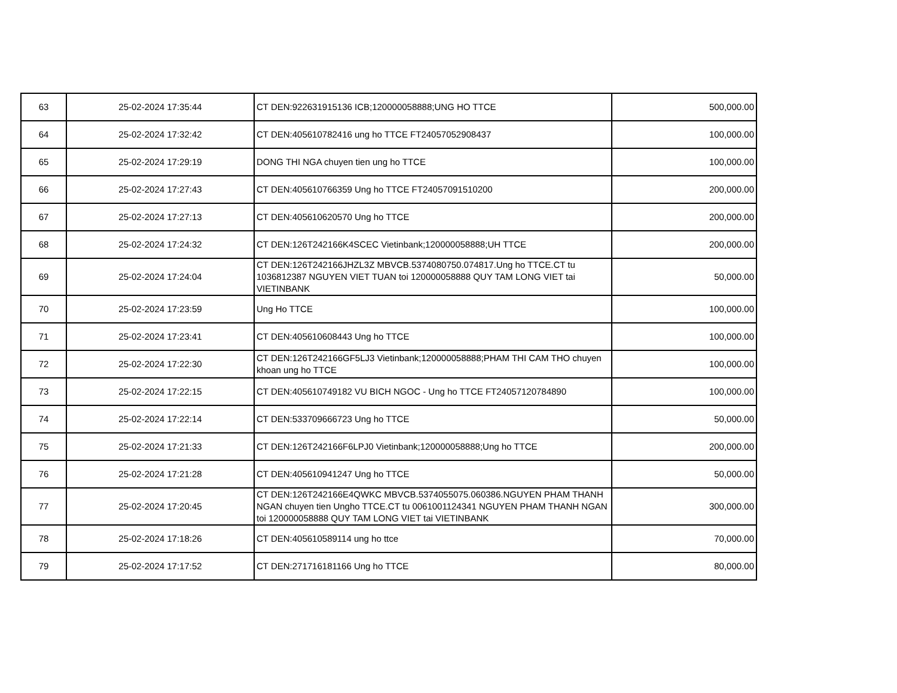| 63 | 25-02-2024 17:35:44 | CT DEN:922631915136 ICB;120000058888;UNG HO TTCE | 500,000.00 |
| 64 | 25-02-2024 17:32:42 | CT DEN:405610782416 ung ho TTCE FT24057052908437 | 100,000.00 |
| 65 | 25-02-2024 17:29:19 | DONG THI NGA chuyen tien ung ho TTCE | 100,000.00 |
| 66 | 25-02-2024 17:27:43 | CT DEN:405610766359 Ung ho TTCE FT24057091510200 | 200,000.00 |
| 67 | 25-02-2024 17:27:13 | CT DEN:405610620570 Ung ho TTCE | 200,000.00 |
| 68 | 25-02-2024 17:24:32 | CT DEN:126T242166K4SCEC Vietinbank;120000058888;UH TTCE | 200,000.00 |
| 69 | 25-02-2024 17:24:04 | CT DEN:126T242166JHZL3Z MBVCB.5374080750.074817.Ung ho TTCE.CT tu 1036812387 NGUYEN VIET TUAN toi 120000058888 QUY TAM LONG VIET tai VIETINBANK | 50,000.00 |
| 70 | 25-02-2024 17:23:59 | Ung Ho TTCE | 100,000.00 |
| 71 | 25-02-2024 17:23:41 | CT DEN:405610608443 Ung ho TTCE | 100,000.00 |
| 72 | 25-02-2024 17:22:30 | CT DEN:126T242166GF5LJ3 Vietinbank;120000058888;PHAM THI CAM THO chuyen khoan ung ho TTCE | 100,000.00 |
| 73 | 25-02-2024 17:22:15 | CT DEN:405610749182 VU BICH NGOC - Ung ho TTCE FT24057120784890 | 100,000.00 |
| 74 | 25-02-2024 17:22:14 | CT DEN:533709666723 Ung ho TTCE | 50,000.00 |
| 75 | 25-02-2024 17:21:33 | CT DEN:126T242166F6LPJ0 Vietinbank;120000058888;Ung ho TTCE | 200,000.00 |
| 76 | 25-02-2024 17:21:28 | CT DEN:405610941247 Ung ho TTCE | 50,000.00 |
| 77 | 25-02-2024 17:20:45 | CT DEN:126T242166E4QWKC MBVCB.5374055075.060386.NGUYEN PHAM THANH NGAN chuyen tien Ungho TTCE.CT tu 0061001124341 NGUYEN PHAM THANH NGAN toi 120000058888 QUY TAM LONG VIET tai VIETINBANK | 300,000.00 |
| 78 | 25-02-2024 17:18:26 | CT DEN:405610589114 ung ho ttce | 70,000.00 |
| 79 | 25-02-2024 17:17:52 | CT DEN:271716181166 Ung ho TTCE | 80,000.00 |